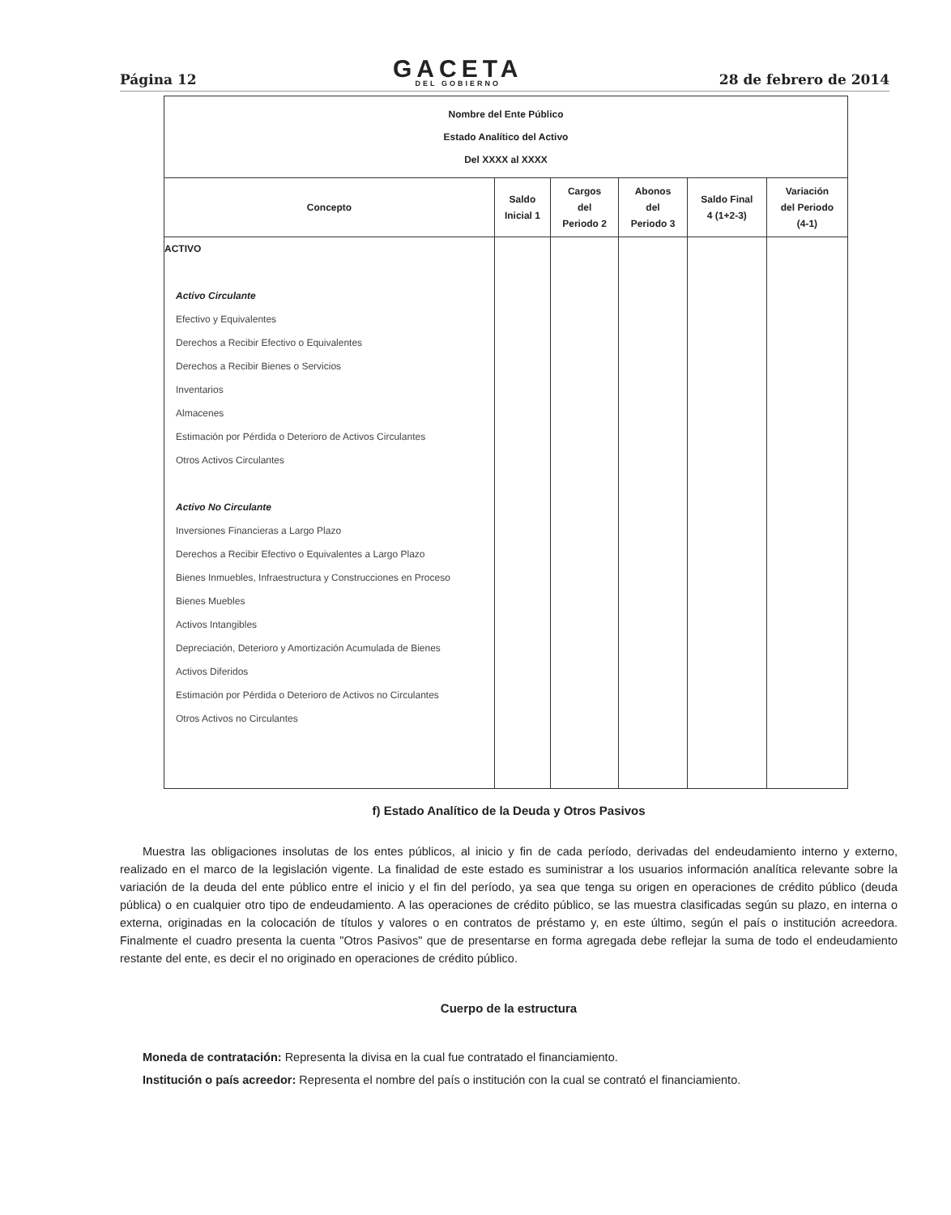Página 12
GACETA
DEL GOBIERNO
28 de febrero de 2014
| Nombre del Ente Público Estado Analítico del Activo Del XXXX al XXXX | | | | | |
| --- | --- | --- | --- | --- | --- |
| Concepto | Saldo Inicial 1 | Cargos del Periodo 2 | Abonos del Periodo 3 | Saldo Final 4 (1+2-3) | Variación del Periodo (4-1) |
| ACTIVO Activo Circulante Efectivo y Equivalentes Derechos a Recibir Efectivo o Equivalentes Derechos a Recibir Bienes o Servicios Inventarios Almacenes Estimación por Pérdida o Deterioro de Activos Circulantes Otros Activos Circulantes Activo No Circulante Inversiones Financieras a Largo Plazo Derechos a Recibir Efectivo o Equivalentes a Largo Plazo Bienes Inmuebles, Infraestructura y Construcciones en Proceso Bienes Muebles Activos Intangibles Depreciación, Deterioro y Amortización Acumulada de Bienes Activos Diferidos Estimación por Pérdida o Deterioro de Activos no Circulantes Otros Activos no Circulantes | | | | | |
f) Estado Analítico de la Deuda y Otros Pasivos
Muestra las obligaciones insolutas de los entes públicos, al inicio y fin de cada período, derivadas del endeudamiento interno y externo, realizado en el marco de la legislación vigente. La finalidad de este estado es suministrar a los usuarios información analítica relevante sobre la variación de la deuda del ente público entre el inicio y el fin del período, ya sea que tenga su origen en operaciones de crédito público (deuda pública) o en cualquier otro tipo de endeudamiento. A las operaciones de crédito público, se las muestra clasificadas según su plazo, en interna o externa, originadas en la colocación de títulos y valores o en contratos de préstamo y, en este último, según el país o institución acreedora. Finalmente el cuadro presenta la cuenta "Otros Pasivos" que de presentarse en forma agregada debe reflejar la suma de todo el endeudamiento restante del ente, es decir el no originado en operaciones de crédito público.
Cuerpo de la estructura
Moneda de contratación: Representa la divisa en la cual fue contratado el financiamiento.
Institución o país acreedor: Representa el nombre del país o institución con la cual se contrató el financiamiento.